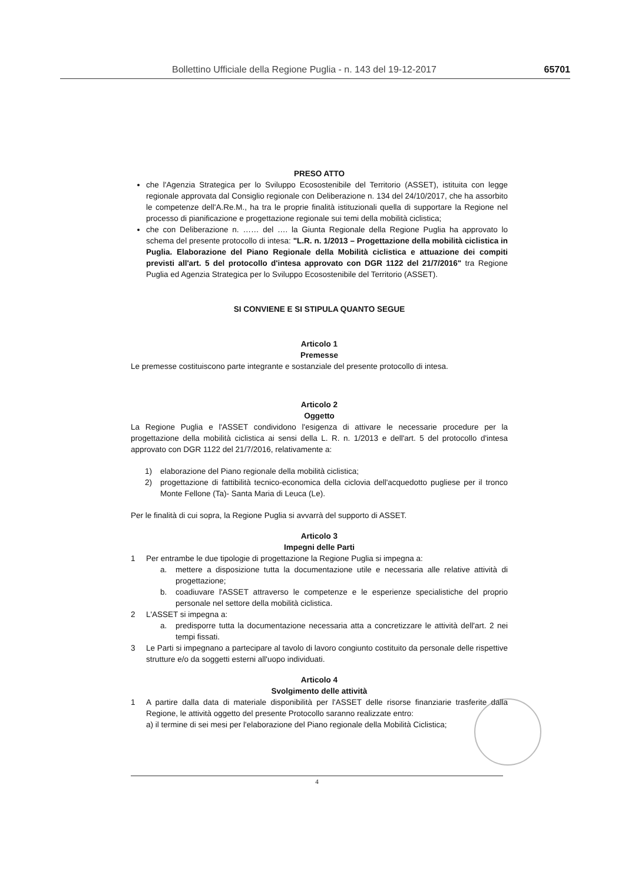Bollettino Ufficiale della Regione Puglia - n. 143 del 19-12-2017 65701
PRESO ATTO
che l'Agenzia Strategica per lo Sviluppo Ecosostenibile del Territorio (ASSET), istituita con legge regionale approvata dal Consiglio regionale con Deliberazione n. 134 del 24/10/2017, che ha assorbito le competenze dell'A.Re.M., ha tra le proprie finalità istituzionali quella di supportare la Regione nel processo di pianificazione e progettazione regionale sui temi della mobilità ciclistica;
che con Deliberazione n. …… del …. la Giunta Regionale della Regione Puglia ha approvato lo schema del presente protocollo di intesa: "L.R. n. 1/2013 – Progettazione della mobilità ciclistica in Puglia. Elaborazione del Piano Regionale della Mobilità ciclistica e attuazione dei compiti previsti all'art. 5 del protocollo d'intesa approvato con DGR 1122 del 21/7/2016" tra Regione Puglia ed Agenzia Strategica per lo Sviluppo Ecosostenibile del Territorio (ASSET).
SI CONVIENE E SI STIPULA QUANTO SEGUE
Articolo 1
Premesse
Le premesse costituiscono parte integrante e sostanziale del presente protocollo di intesa.
Articolo 2
Oggetto
La Regione Puglia e l'ASSET condividono l'esigenza di attivare le necessarie procedure per la progettazione della mobilità ciclistica ai sensi della L. R. n. 1/2013 e dell'art. 5 del protocollo d'intesa approvato con DGR 1122 del 21/7/2016, relativamente a:
1) elaborazione del Piano regionale della mobilità ciclistica;
2) progettazione di fattibilità tecnico-economica della ciclovia dell'acquedotto pugliese per il tronco Monte Fellone (Ta)- Santa Maria di Leuca (Le).
Per le finalità di cui sopra, la Regione Puglia si avvarrà del supporto di ASSET.
Articolo 3
Impegni delle Parti
1 Per entrambe le due tipologie di progettazione la Regione Puglia si impegna a:
a. mettere a disposizione tutta la documentazione utile e necessaria alle relative attività di progettazione;
b. coadiuvare l'ASSET attraverso le competenze e le esperienze specialistiche del proprio personale nel settore della mobilità ciclistica.
2 L'ASSET si impegna a:
a. predisporre tutta la documentazione necessaria atta a concretizzare le attività dell'art. 2 nei tempi fissati.
3 Le Parti si impegnano a partecipare al tavolo di lavoro congiunto costituito da personale delle rispettive strutture e/o da soggetti esterni all'uopo individuati.
Articolo 4
Svolgimento delle attività
1 A partire dalla data di materiale disponibilità per l'ASSET delle risorse finanziarie trasferite dalla Regione, le attività oggetto del presente Protocollo saranno realizzate entro:
a) il termine di sei mesi per l'elaborazione del Piano regionale della Mobilità Ciclistica;
4